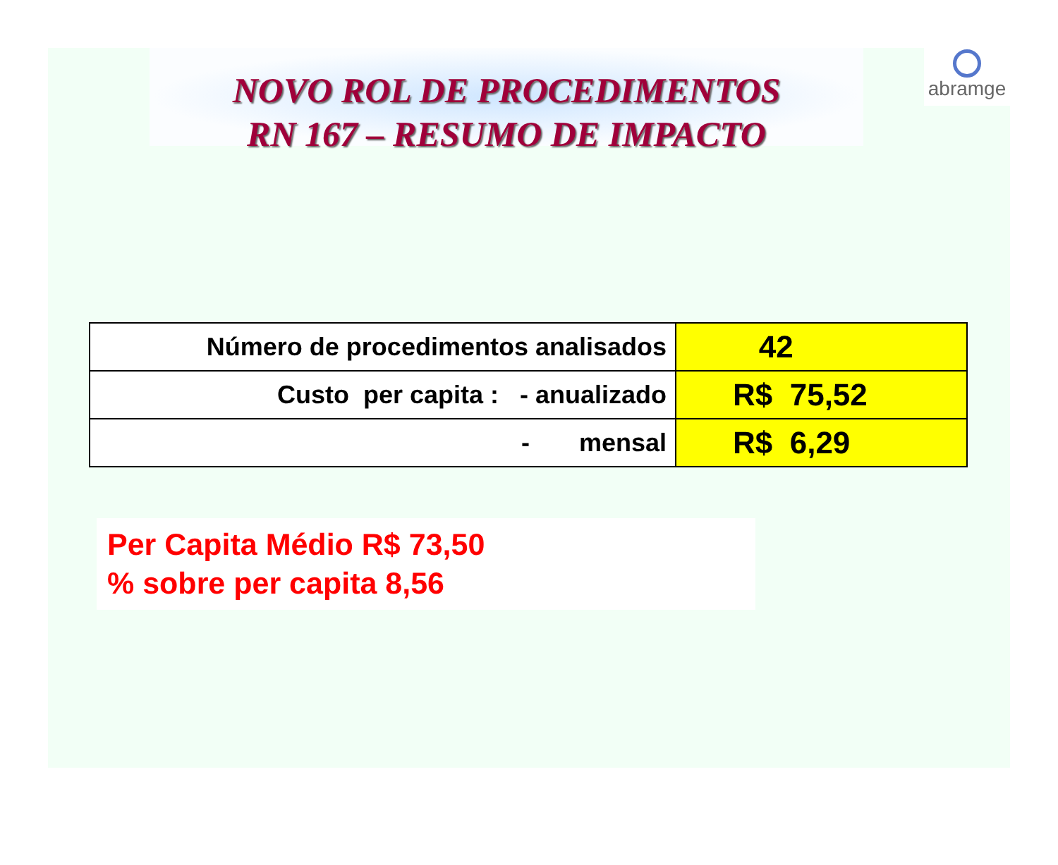abramge
NOVO ROL DE PROCEDIMENTOS
RN 167 – RESUMO DE IMPACTO
| Número de procedimentos analisados | 42 |
| Custo per capita : - anualizado | R$ 75,52 |
| - mensal | R$ 6,29 |
Per Capita Médio R$ 73,50
% sobre per capita 8,56